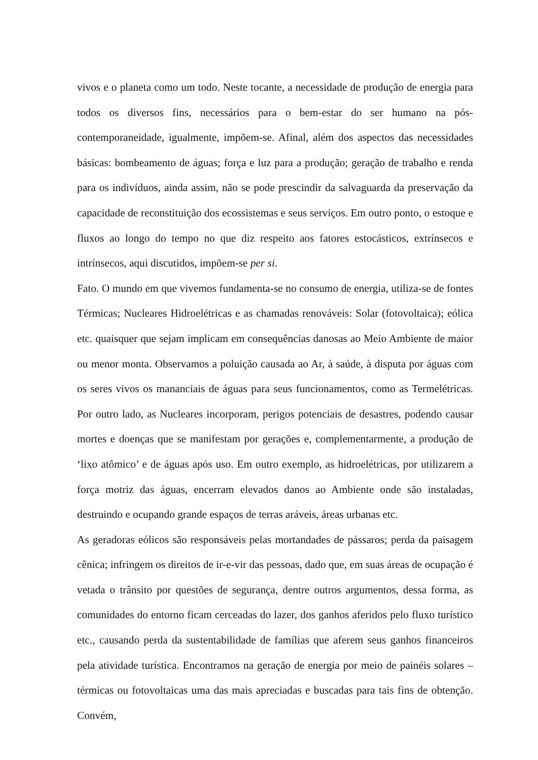vivos e o planeta como um todo. Neste tocante, a necessidade de produção de energia para todos os diversos fins, necessários para o bem-estar do ser humano na pós-contemporaneidade, igualmente, impõem-se. Afinal, além dos aspectos das necessidades básicas: bombeamento de águas; força e luz para a produção; geração de trabalho e renda para os indivíduos, ainda assim, não se pode prescindir da salvaguarda da preservação da capacidade de reconstituição dos ecossistemas e seus serviços. Em outro ponto, o estoque e fluxos ao longo do tempo no que diz respeito aos fatores estocásticos, extrínsecos e intrínsecos, aqui discutidos, impõem-se per si.
Fato. O mundo em que vivemos fundamenta-se no consumo de energia, utiliza-se de fontes Térmicas; Nucleares Hidroelétricas e as chamadas renováveis: Solar (fotovoltaica); eólica etc. quaisquer que sejam implicam em consequências danosas ao Meio Ambiente de maior ou menor monta. Observamos a poluição causada ao Ar, à saúde, à disputa por águas com os seres vivos os mananciais de águas para seus funcionamentos, como as Termelétricas. Por outro lado, as Nucleares incorporam, perigos potenciais de desastres, podendo causar mortes e doenças que se manifestam por gerações e, complementarmente, a produção de ‘lixo atômico’ e de águas após uso. Em outro exemplo, as hidroelétricas, por utilizarem a força motriz das águas, encerram elevados danos ao Ambiente onde são instaladas, destruindo e ocupando grande espaços de terras aráveis, áreas urbanas etc.
As geradoras eólicos são responsáveis pelas mortandades de pássaros; perda da paisagem cênica; infringem os direitos de ir-e-vir das pessoas, dado que, em suas áreas de ocupação é vetada o trânsito por questões de segurança, dentre outros argumentos, dessa forma, as comunidades do entorno ficam cerceadas do lazer, dos ganhos aferidos pelo fluxo turístico etc., causando perda da sustentabilidade de famílias que aferem seus ganhos financeiros pela atividade turística. Encontramos na geração de energia por meio de painéis solares – térmicas ou fotovoltaicas uma das mais apreciadas e buscadas para tais fins de obtenção. Convém,